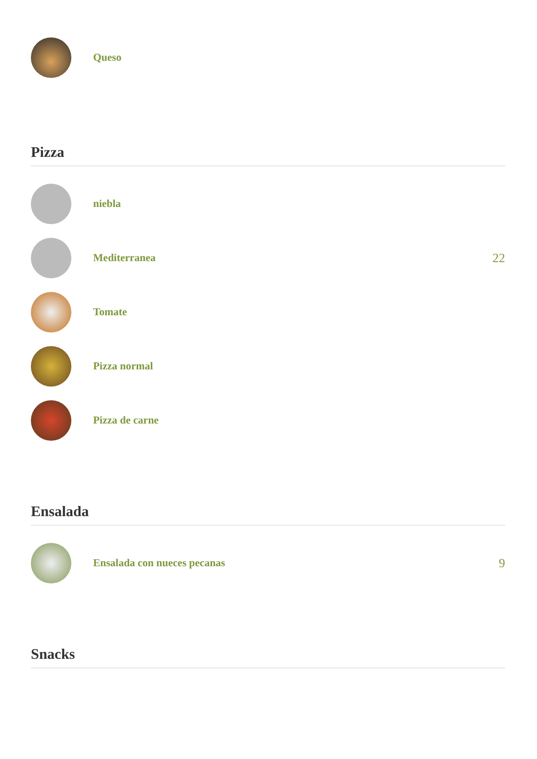Queso
Pizza
niebla
Mediterranea
22
Tomate
Pizza normal
Pizza de carne
Ensalada
Ensalada con nueces pecanas
9
Snacks